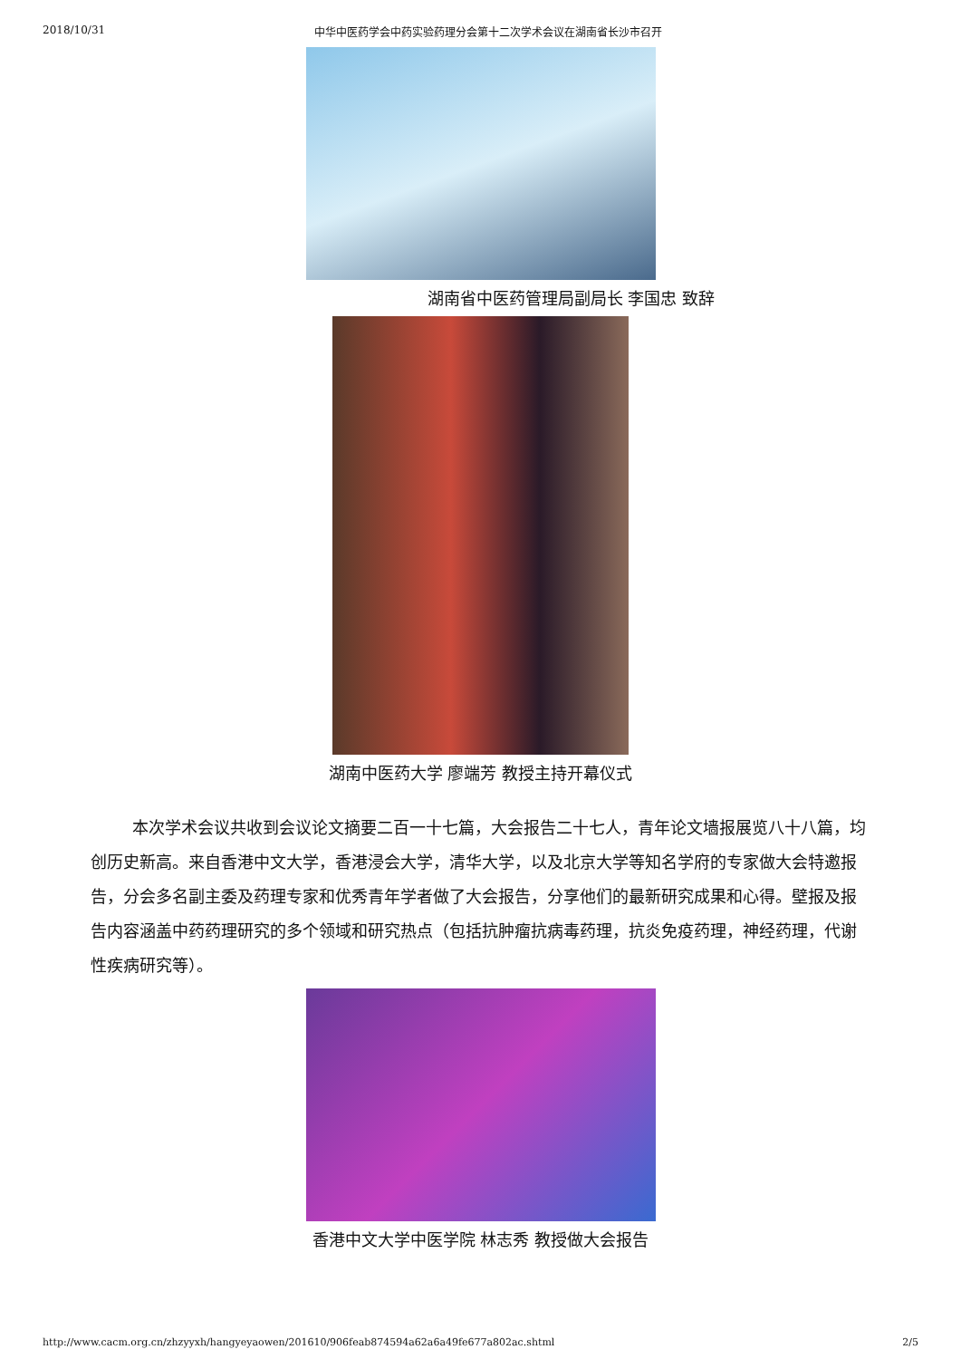2018/10/31 中华中医药学会中药实验药理分会第十二次学术会议在湖南省长沙市召开
湖南省中医药管理局副局长 李国忠 致辞
湖南中医药大学 廖端芳 教授主持开幕仪式
本次学术会议共收到会议论文摘要二百一十七篇，大会报告二十七人，青年论文墙报展览八十八篇，均创历史新高。来自香港中文大学，香港浸会大学，清华大学，以及北京大学等知名学府的专家做大会特邀报告，分会多名副主委及药理专家和优秀青年学者做了大会报告，分享他们的最新研究成果和心得。壁报及报告内容涵盖中药药理研究的多个领域和研究热点（包括抗肿瘤抗病毒药理，抗炎免疫药理，神经药理，代谢性疾病研究等）。
香港中文大学中医学院 林志秀 教授做大会报告
http://www.cacm.org.cn/zhzyyxh/hangyeyaowen/201610/906feab874594a62a6a49fe677a802ac.shtml 2/5